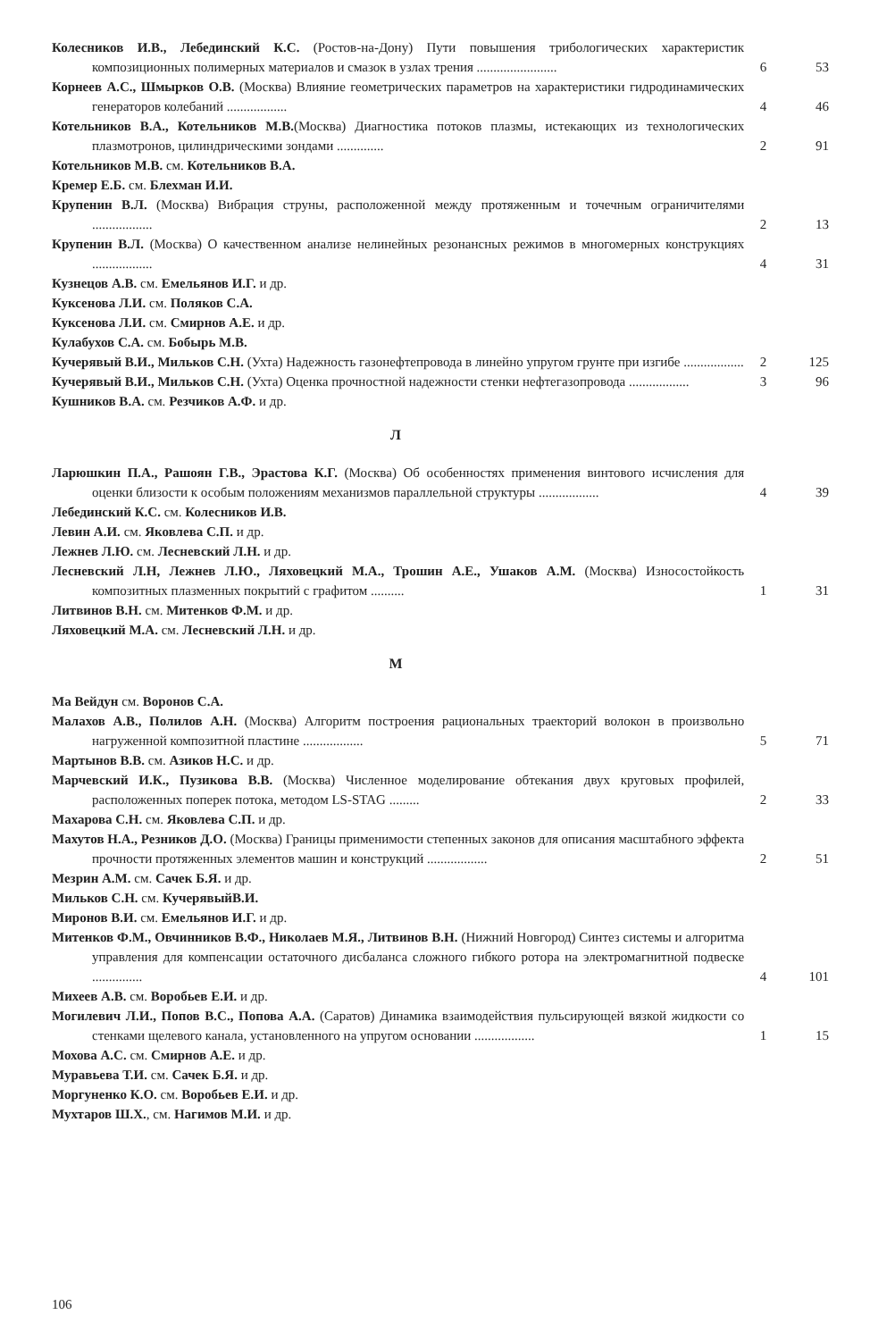Колесников И.В., Лебединский К.С. (Ростов-на-Дону) Пути повышения трибологических характеристик композиционных полимерных материалов и смазок в узлах трения ........................
6 53
Корнеев А.С., Шмырков О.В. (Москва) Влияние геометрических параметров на характеристики гидродинамических генераторов колебаний ..................
4 46
Котельников В.А., Котельников М.В.(Москва) Диагностика потоков плазмы, истекающих из технологических плазмотронов, цилиндрическими зондами ..............
2 91
Котельников М.В. см. Котельников В.А.
Кремер Е.Б. см. Блехман И.И.
Крупенин В.Л. (Москва) Вибрация струны, расположенной между протяженным и точечным ограничителями ..................
2 13
Крупенин В.Л. (Москва) О качественном анализе нелинейных резонансных режимов в многомерных конструкциях ..................
4 31
Кузнецов А.В. см. Емельянов И.Г. и др.
Куксенова Л.И. см. Поляков С.А.
Куксенова Л.И. см. Смирнов А.Е. и др.
Кулабухов С.А. см. Бобырь М.В.
Кучерявый В.И., Мильков С.Н. (Ухта) Надежность газонефтепровода в линейно упругом грунте при изгибе ..................
2 125
Кучерявый В.И., Мильков С.Н. (Ухта) Оценка прочностной надежности стенки нефтегазопровода ..................
3 96
Кушников В.А. см. Резчиков А.Ф. и др.
Л
Ларюшкин П.А., Рашоян Г.В., Эрастова К.Г. (Москва) Об особенностях применения винтового исчисления для оценки близости к особым положениям механизмов параллельной структуры ..................
4 39
Лебединский К.С. см. Колесников И.В.
Левин А.И. см. Яковлева С.П. и др.
Лежнев Л.Ю. см. Лесневский Л.Н. и др.
Лесневский Л.Н, Лежнев Л.Ю., Ляховецкий М.А., Трошин А.Е., Ушаков А.М. (Москва) Износостойкость композитных плазменных покрытий с графитом ..........
1 31
Литвинов В.Н. см. Митенков Ф.М. и др.
Ляховецкий М.А. см. Лесневский Л.Н. и др.
М
Ма Вейдун см. Воронов С.А.
Малахов А.В., Полилов А.Н. (Москва) Алгоритм построения рациональных траекторий волокон в произвольно нагруженной композитной пластине ..................
5 71
Мартынов В.В. см. Азиков Н.С. и др.
Марчевский И.К., Пузикова В.В. (Москва) Численное моделирование обтекания двух круговых профилей, расположенных поперек потока, методом LS-STAG .........
2 33
Махарова С.Н. см. Яковлева С.П. и др.
Махутов Н.А., Резников Д.О. (Москва) Границы применимости степенных законов для описания масштабного эффекта прочности протяженных элементов машин и конструкций ..................
2 51
Мезрин А.М. см. Сачек Б.Я. и др.
Мильков С.Н. см. КучерявыйВ.И.
Миронов В.И. см. Емельянов И.Г. и др.
Митенков Ф.М., Овчинников В.Ф., Николаев М.Я., Литвинов В.Н. (Нижний Новгород) Синтез системы и алгоритма управления для компенсации остаточного дисбаланса сложного гибкого ротора на электромагнитной подвеске ...............
4 101
Михеев А.В. см. Воробьев Е.И. и др.
Могилевич Л.И., Попов В.С., Попова А.А. (Саратов) Динамика взаимодействия пульсирующей вязкой жидкости со стенками щелевого канала, установленного на упругом основании ..................
1 15
Мохова А.С. см. Смирнов А.Е. и др.
Муравьева Т.И. см. Сачек Б.Я. и др.
Моргуненко К.О. см. Воробьев Е.И. и др.
Мухтаров Ш.Х., см. Нагимов М.И. и др.
106